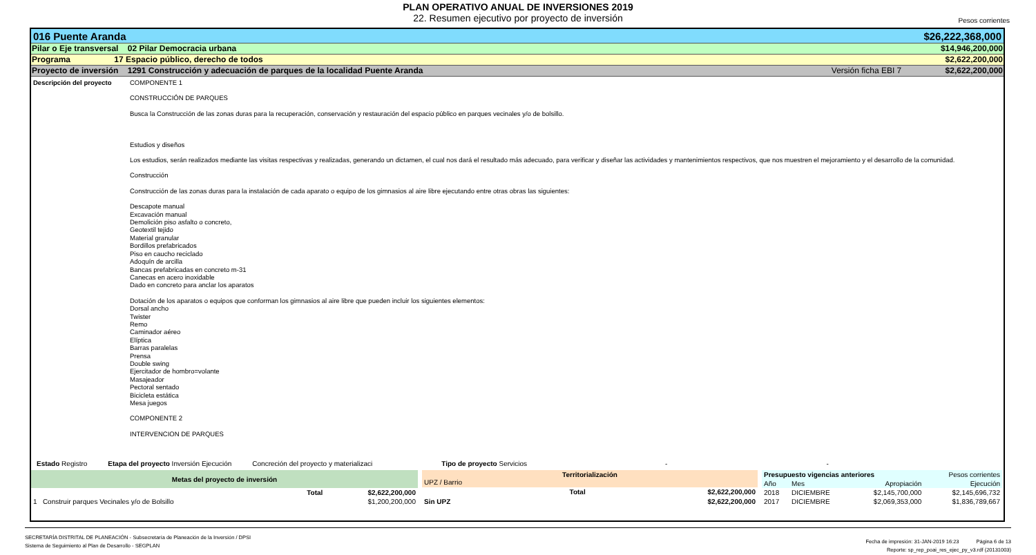PLAN OPERATIVO ANUAL DE INVERSIONES 2019
22. Resumen ejecutivo por proyecto de inversión Pesos corrientes
016 Puente Aranda $26,222,368,000
Pilar o Eje transversal 02 Pilar Democracia urbana $14,946,200,000
Programa 17 Espacio público, derecho de todos $2,622,200,000
Proyecto de inversión 1291 Construcción y adecuación de parques de la localidad Puente Aranda Versión ficha EBI 7 $2,622,200,000
Descripción del proyecto
COMPONENTE 1
CONSTRUCCIÓN DE PARQUES
Busca la Construcción de las zonas duras para la recuperación, conservación y restauración del espacio público en parques vecinales y/o de bolsillo.
Estudios y diseños
Los estudios, serán realizados mediante las visitas respectivas y realizadas, generando un dictamen, el cual nos dará el resultado más adecuado, para verificar y diseñar las actividades y mantenimientos respectivos, que nos muestren el mejoramiento y el desarrollo de la comunidad.
Construcción
Construcción de las zonas duras para la instalación de cada aparato o equipo de los gimnasios al aire libre ejecutando entre otras obras las siguientes:
Descapote manual
Excavación manual
Demolición piso asfalto o concreto,
Geotextil tejido
Material granular
Bordillos prefabricados
Piso en caucho reciclado
Adoquín de arcilla
Bancas prefabricadas en concreto m-31
Canecas en acero inoxidable
Dado en concreto para anclar los aparatos
Dotación de los aparatos o equipos que conforman los gimnasios al aire libre que pueden incluir los siguientes elementos:
Dorsal ancho
Twister
Remo
Caminador aéreo
Elíptica
Barras paralelas
Prensa
Double swing
Ejercitador de hombro=volante
Masajeador
Pectoral sentado
Bicicleta estática
Mesa juegos
COMPONENTE 2
INTERVENCION DE PARQUES
Estado Registro Etapa del proyecto Inversión Ejecución Concreción del proyecto y materializaci Tipo de proyecto Servicios - -
| Metas del proyecto de inversión | | |
| --- | --- | --- |
| | Total | $2,622,200,000 |
| 1 Construir parques Vecinales y/o de Bolsillo | | $1,200,200,000 |
| Territorialización UPZ / Barrio | | |
| --- | --- | --- |
| | Total | $2,622,200,000 |
| Sin UPZ | | $2,622,200,000 |
| Presupuesto vigencias anteriores | | | Pesos corrientes |
| Año | Mes | Apropiación | Ejecución |
| 2018 | DICIEMBRE | $2,145,700,000 | $2,145,696,732 |
| 2017 | DICIEMBRE | $2,069,353,000 | $1,836,789,667 |
SECRETARÍA DISTRITAL DE PLANEACIÓN - Subsecretaría de Planeación de la Inversión / DPSI
Sistema de Seguimiento al Plan de Desarrollo - SEGPLAN
Fecha de impresión: 31-JAN-2019 16:23 Página 6 de 13
Reporte: sp_rep_poai_res_ejec_py_v3.rdf (20131003)